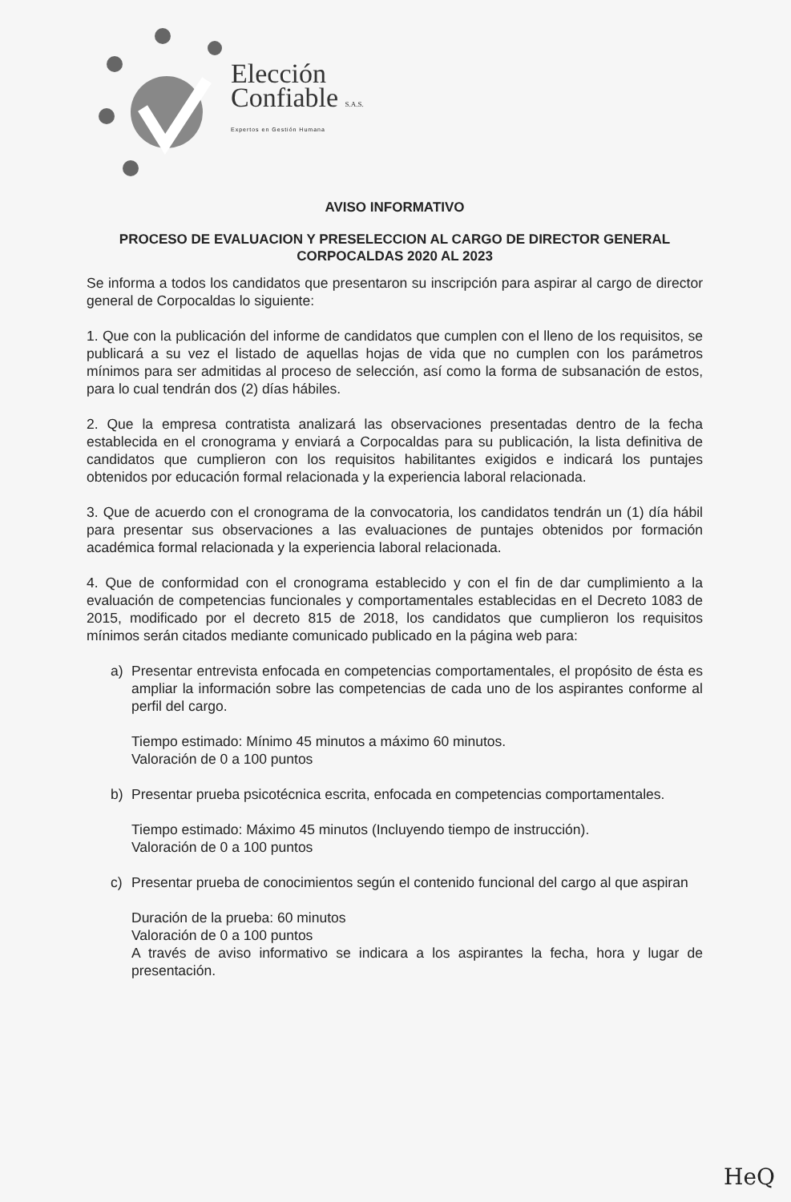Elección
Confiable S.A.S.
Expertos en Gestión Humana
AVISO INFORMATIVO
PROCESO DE EVALUACION Y PRESELECCION AL CARGO DE DIRECTOR GENERAL CORPOCALDAS 2020 AL 2023
Se informa a todos los candidatos que presentaron su inscripción para aspirar al cargo de director general de Corpocaldas lo siguiente:
1. Que con la publicación del informe de candidatos que cumplen con el lleno de los requisitos, se publicará a su vez el listado de aquellas hojas de vida que no cumplen con los parámetros mínimos para ser admitidas al proceso de selección, así como la forma de subsanación de estos, para lo cual tendrán dos (2) días hábiles.
2. Que la empresa contratista analizará las observaciones presentadas dentro de la fecha establecida en el cronograma y enviará a Corpocaldas para su publicación, la lista definitiva de candidatos que cumplieron con los requisitos habilitantes exigidos e indicará los puntajes obtenidos por educación formal relacionada y la experiencia laboral relacionada.
3. Que de acuerdo con el cronograma de la convocatoria, los candidatos tendrán un (1) día hábil para presentar sus observaciones a las evaluaciones de puntajes obtenidos por formación académica formal relacionada y la experiencia laboral relacionada.
4. Que de conformidad con el cronograma establecido y con el fin de dar cumplimiento a la evaluación de competencias funcionales y comportamentales establecidas en el Decreto 1083 de 2015, modificado por el decreto 815 de 2018, los candidatos que cumplieron los requisitos mínimos serán citados mediante comunicado publicado en la página web para:
a) Presentar entrevista enfocada en competencias comportamentales, el propósito de ésta es ampliar la información sobre las competencias de cada uno de los aspirantes conforme al perfil del cargo.
Tiempo estimado: Mínimo 45 minutos a máximo 60 minutos.
Valoración de 0 a 100 puntos
b) Presentar prueba psicotécnica escrita, enfocada en competencias comportamentales.
Tiempo estimado: Máximo 45 minutos (Incluyendo tiempo de instrucción).
Valoración de 0 a 100 puntos
c) Presentar prueba de conocimientos según el contenido funcional del cargo al que aspiran
Duración de la prueba: 60 minutos
Valoración de 0 a 100 puntos
A través de aviso informativo se indicara a los aspirantes la fecha, hora y lugar de presentación.
HeQ